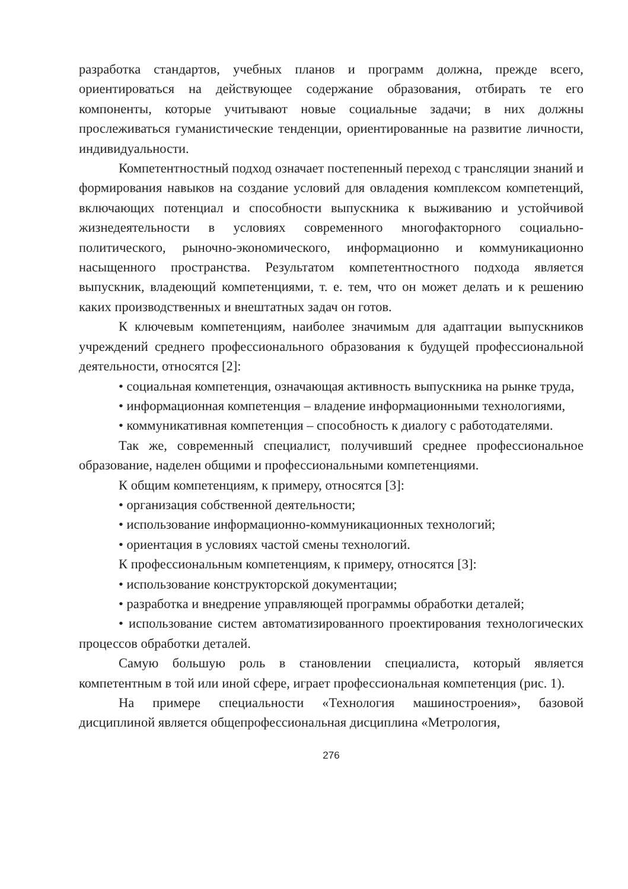разработка стандартов, учебных планов и программ должна, прежде всего, ориентироваться на действующее содержание образования, отбирать те его компоненты, которые учитывают новые социальные задачи; в них должны прослеживаться гуманистические тенденции, ориентированные на развитие личности, индивидуальности.
Компетентностный подход означает постепенный переход с трансляции знаний и формирования навыков на создание условий для овладения комплексом компетенций, включающих потенциал и способности выпускника к выживанию и устойчивой жизнедеятельности в условиях современного многофакторного социально-политического, рыночно-экономического, информационно и коммуникационно насыщенного пространства. Результатом компетентностного подхода является выпускник, владеющий компетенциями, т. е. тем, что он может делать и к решению каких производственных и внештатных задач он готов.
К ключевым компетенциям, наиболее значимым для адаптации выпускников учреждений среднего профессионального образования к будущей профессиональной деятельности, относятся [2]:
• социальная компетенция, означающая активность выпускника на рынке труда,
• информационная компетенция – владение информационными технологиями,
• коммуникативная компетенция – способность к диалогу с работодателями.
Так же, современный специалист, получивший среднее профессиональное образование, наделен общими и профессиональными компетенциями.
К общим компетенциям, к примеру, относятся [3]:
• организация собственной деятельности;
• использование информационно-коммуникационных технологий;
• ориентация в условиях частой смены технологий.
К профессиональным компетенциям, к примеру, относятся [3]:
• использование конструкторской документации;
• разработка и внедрение управляющей программы обработки деталей;
• использование систем автоматизированного проектирования технологических процессов обработки деталей.
Самую большую роль в становлении специалиста, который является компетентным в той или иной сфере, играет профессиональная компетенция (рис. 1).
На примере специальности «Технология машиностроения», базовой дисциплиной является общепрофессиональная дисциплина «Метрология,
276